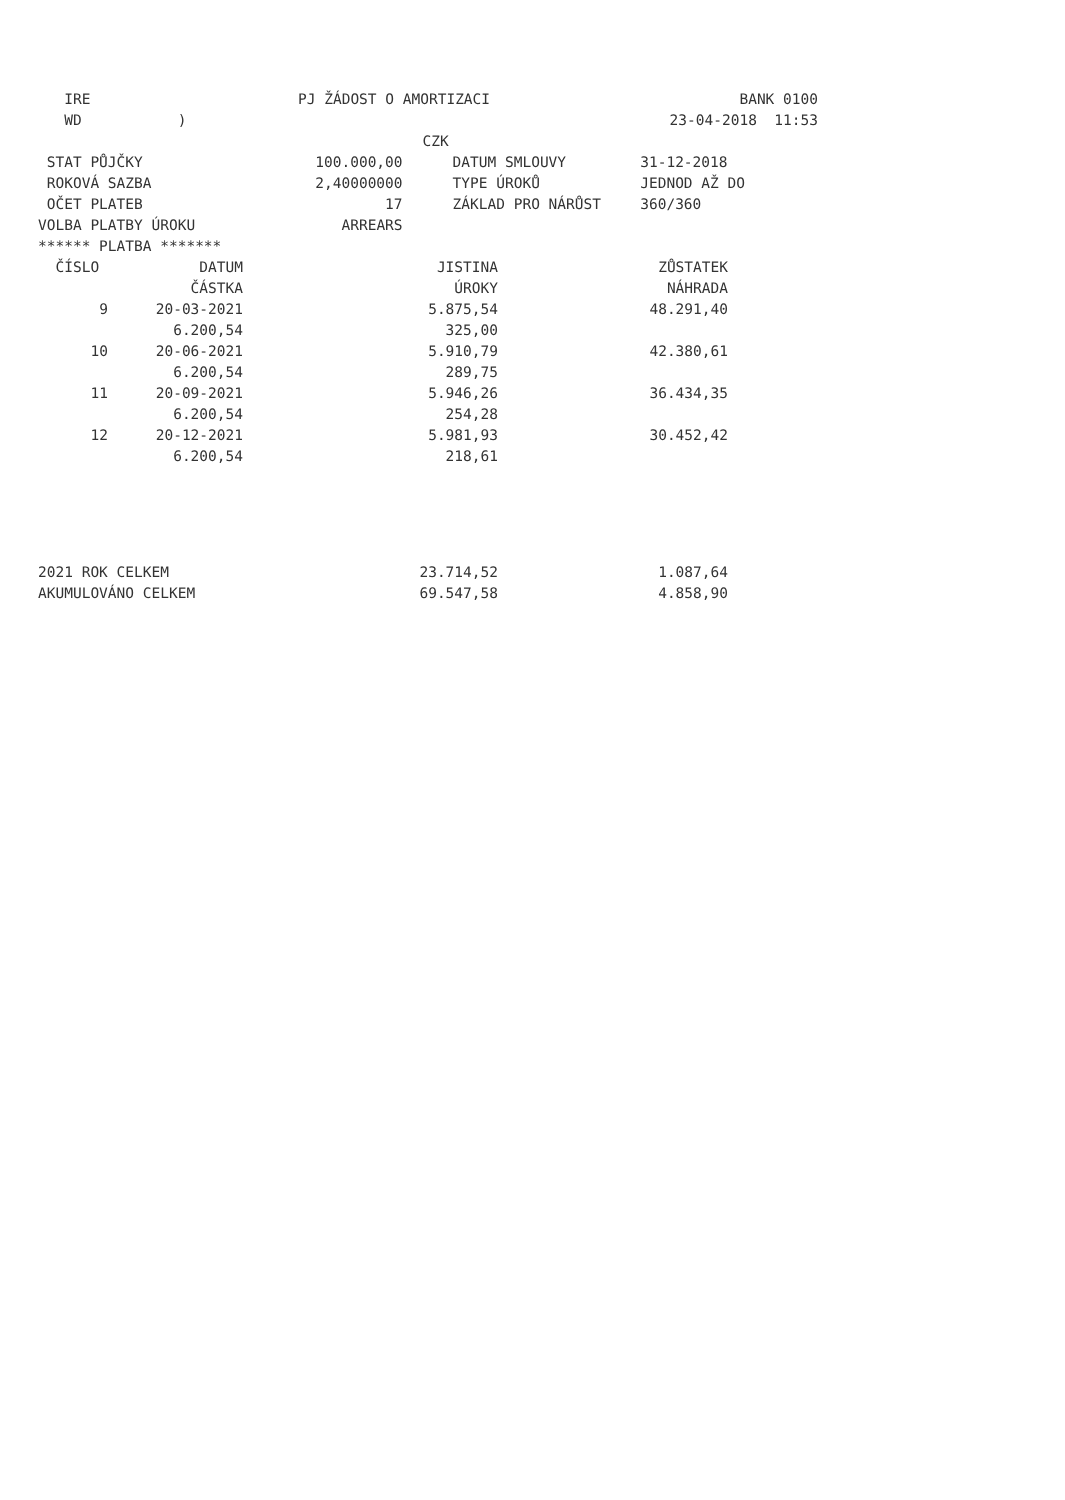| IRE | PJ ŽÁDOST O AMORTIZACI | | BANK 0100 |
| WD ) | | | 23-04-2018 11:53 |
| | | CZK | |
| STAT PŮJČKY | 100.000,00 | DATUM SMLOUVY | 31-12-2018 |
| ROKOVÁ SAZBA | 2,40000000 | TYPE ÚROKŮ | JEDNOD AŽ DO |
| OČET PLATEB | 17 | ZÁKLAD PRO NÁRŮST | 360/360 |
| VOLBA PLATBY ÚROKU | ARREARS | | |
| ****** PLATBA ******* | | | |
| ČÍSLO | DATUM | JISTINA | ZŮSTATEK | |
| --- | --- | --- | --- | --- |
| | ČÁSTKA | ÚROKY | NÁHRADA | |
| 9 | 20-03-2021 | 5.875,54 | 48.291,40 | |
| | 6.200,54 | 325,00 | | |
| 10 | 20-06-2021 | 5.910,79 | 42.380,61 | |
| | 6.200,54 | 289,75 | | |
| 11 | 20-09-2021 | 5.946,26 | 36.434,35 | |
| | 6.200,54 | 254,28 | | |
| 12 | 20-12-2021 | 5.981,93 | 30.452,42 | |
| | 6.200,54 | 218,61 | | |
| 2021 ROK CELKEM | | 23.714,52 | 1.087,64 | |
| AKUMULOVÁNO CELKEM | | 69.547,58 | 4.858,90 | |